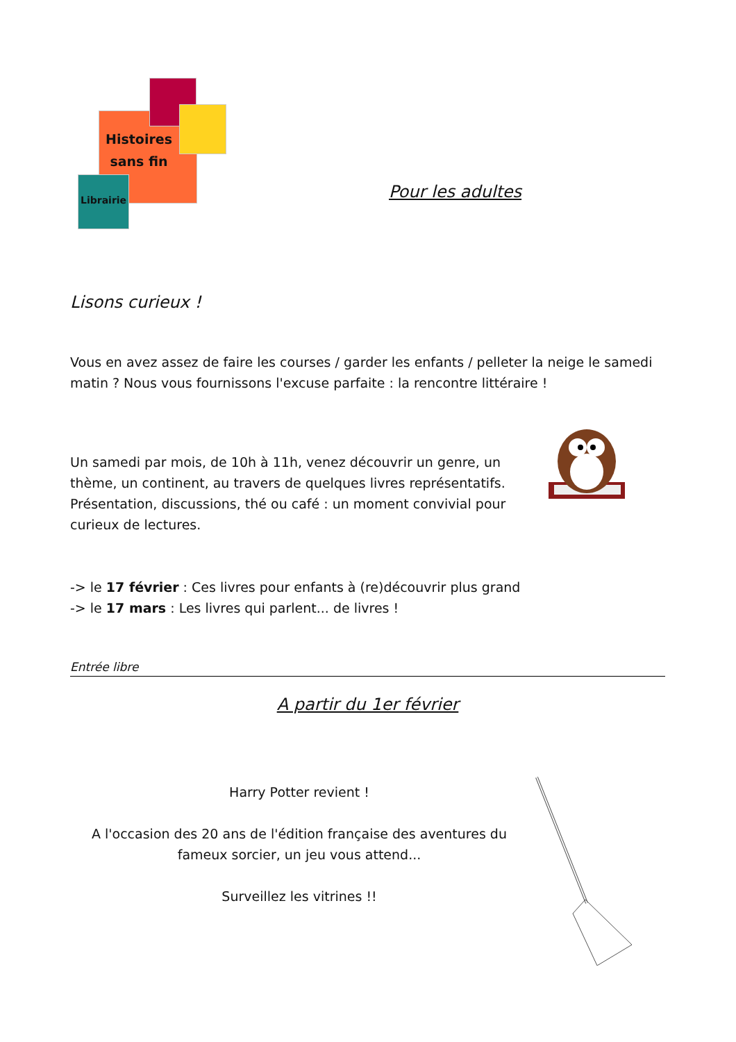Histoires sans fin
Librairie
Pour les adultes
Lisons curieux !
Vous en avez assez de faire les courses / garder les enfants / pelleter la neige le samedi matin ? Nous vous fournissons l'excuse parfaite : la rencontre littéraire !
Un samedi par mois, de 10h à 11h, venez découvrir un genre, un thème, un continent, au travers de quelques livres représentatifs. Présentation, discussions, thé ou café : un moment convivial pour curieux de lectures.
-> le 17 février : Ces livres pour enfants à (re)découvrir plus grand
-> le 17 mars : Les livres qui parlent... de livres !
Entrée libre
A partir du 1er février
Harry Potter revient !
A l'occasion des 20 ans de l'édition française des aventures du fameux sorcier, un jeu vous attend...
Surveillez les vitrines !!